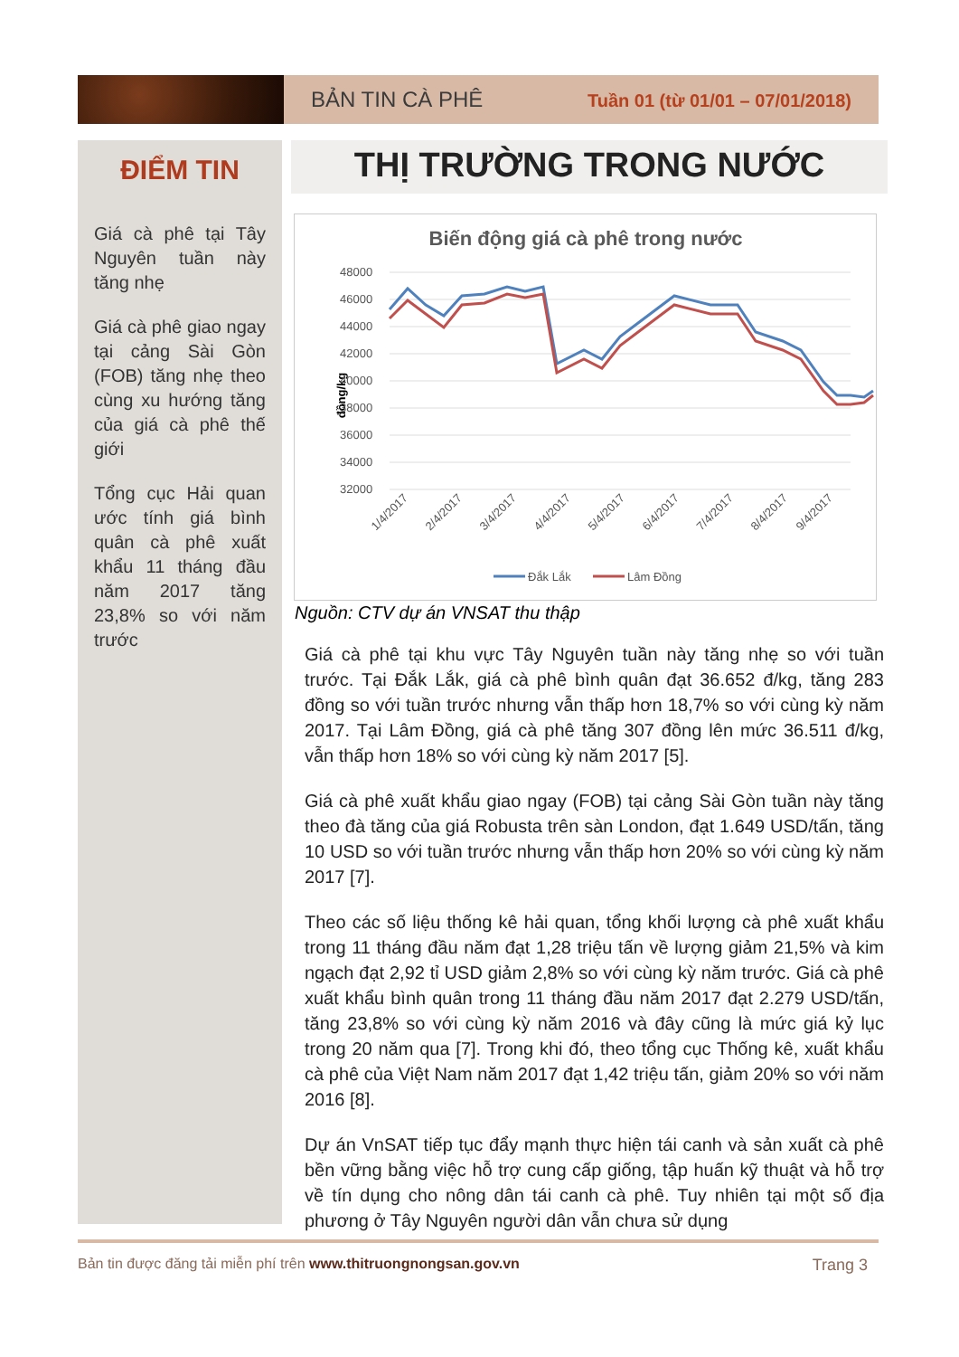BẢN TIN CÀ PHÊ
Tuần 01 (từ 01/01 – 07/01/2018)
ĐIỂM TIN
Giá cà phê tại Tây Nguyên tuần này tăng nhẹ
Giá cà phê giao ngay tại cảng Sài Gòn (FOB) tăng nhẹ theo cùng xu hướng tăng của giá cà phê thế giới
Tổng cục Hải quan ước tính giá bình quân cà phê xuất khẩu 11 tháng đầu năm 2017 tăng 23,8% so với năm trước
THỊ TRƯỜNG TRONG NƯỚC
Biến động giá cà phê trong nước
đồng/kg
48000
46000
44000
42000
40000
38000
36000
34000
32000
1/4/2017
2/4/2017
3/4/2017
4/4/2017
5/4/2017
6/4/2017
7/4/2017
8/4/2017
9/4/2017
Đắk Lắk
Lâm Đồng
Nguồn: CTV dự án VNSAT thu thập
Giá cà phê tại khu vực Tây Nguyên tuần này tăng nhẹ so với tuần trước. Tại Đắk Lắk, giá cà phê bình quân đạt 36.652 đ/kg, tăng 283 đồng so với tuần trước nhưng vẫn thấp hơn 18,7% so với cùng kỳ năm 2017. Tại Lâm Đồng, giá cà phê tăng 307 đồng lên mức 36.511 đ/kg, vẫn thấp hơn 18% so với cùng kỳ năm 2017 [5].
Giá cà phê xuất khẩu giao ngay (FOB) tại cảng Sài Gòn tuần này tăng theo đà tăng của giá Robusta trên sàn London, đạt 1.649 USD/tấn, tăng 10 USD so với tuần trước nhưng vẫn thấp hơn 20% so với cùng kỳ năm 2017 [7].
Theo các số liệu thống kê hải quan, tổng khối lượng cà phê xuất khẩu trong 11 tháng đầu năm đạt 1,28 triệu tấn về lượng giảm 21,5% và kim ngạch đạt 2,92 tỉ USD giảm 2,8% so với cùng kỳ năm trước. Giá cà phê xuất khẩu bình quân trong 11 tháng đầu năm 2017 đạt 2.279 USD/tấn, tăng 23,8% so với cùng kỳ năm 2016 và đây cũng là mức giá kỷ lục trong 20 năm qua [7]. Trong khi đó, theo tổng cục Thống kê, xuất khẩu cà phê của Việt Nam năm 2017 đạt 1,42 triệu tấn, giảm 20% so với năm 2016 [8].
Dự án VnSAT tiếp tục đẩy mạnh thực hiện tái canh và sản xuất cà phê bền vững bằng việc hỗ trợ cung cấp giống, tập huấn kỹ thuật và hỗ trợ về tín dụng cho nông dân tái canh cà phê. Tuy nhiên tại một số địa phương ở Tây Nguyên người dân vẫn chưa sử dụng
Bản tin được đăng tải miễn phí trên www.thitruongnongsan.gov.vn Trang 3